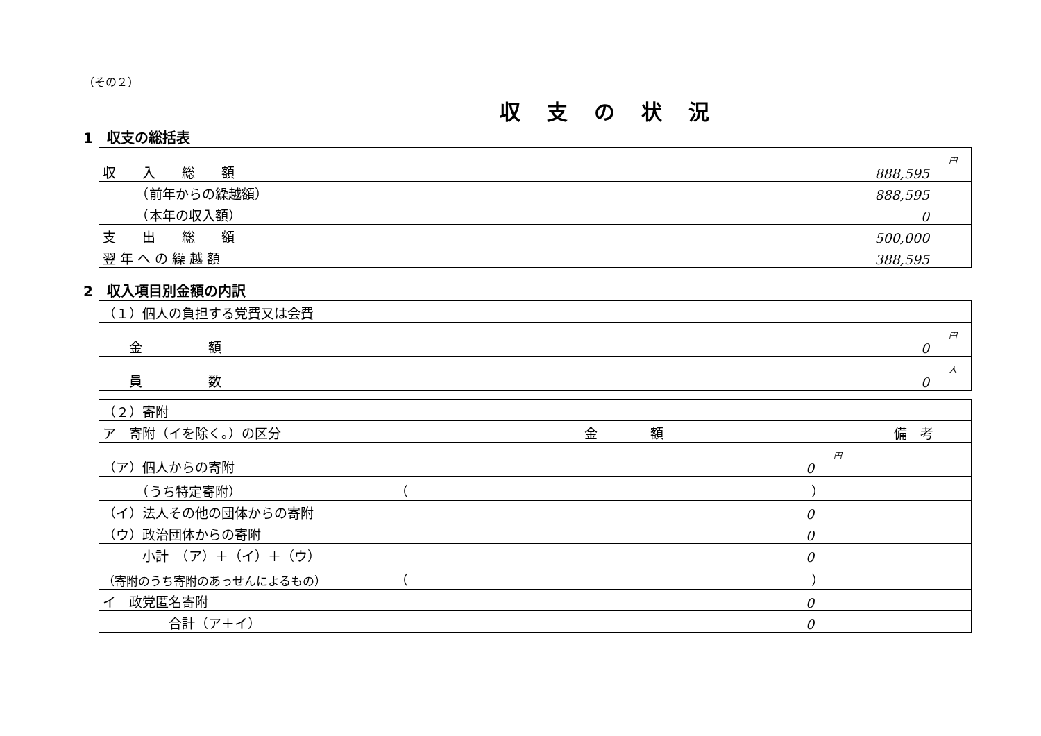（その２）
収支の状況
1　収支の総括表
| 収 入 総 額 | 円 888,595 |
| （前年からの繰越額） | 888,595 |
| （本年の収入額） | 0 |
| 支 出 総 額 | 500,000 |
| 翌 年 へ の 繰 越 額 | 388,595 |
2　収入項目別金額の内訳
| （１）個人の負担する党費又は会費 | |
| 金 額 | 円 0 |
| 員 数 | 人 0 |
| （２）寄附 | | |
| ア 寄附（イを除く。）の区分 | 金 額 | 備 考 |
| （ア）個人からの寄附 | 円 0 | |
| （うち特定寄附） | （ ） | |
| （イ）法人その他の団体からの寄附 | 0 | |
| （ウ）政治団体からの寄附 | 0 | |
| 小計 （ア）＋（イ）＋（ウ） | 0 | |
| （寄附のうち寄附のあっせんによるもの） | （ ） | |
| イ 政党匿名寄附 | 0 | |
| 合計（ア＋イ） | 0 | |